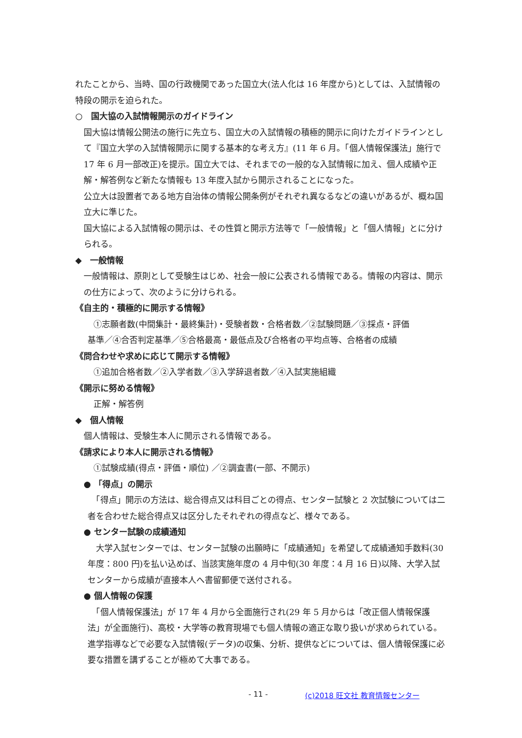れたことから、当時、国の行政機関であった国立大(法人化は 16 年度から)としては、入試情報の特段の開示を迫られた。
○　国大協の入試情報開示のガイドライン
国大協は情報公開法の施行に先立ち、国立大の入試情報の積極的開示に向けたガイドラインとして『国立大学の入試情報開示に関する基本的な考え方』(11 年 6 月。「個人情報保護法」施行で 17 年 6 月一部改正)を提示。国立大では、それまでの一般的な入試情報に加え、個人成績や正解・解答例など新たな情報も 13 年度入試から開示されることになった。
公立大は設置者である地方自治体の情報公開条例がそれぞれ異なるなどの違いがあるが、概ね国立大に準じた。
国大協による入試情報の開示は、その性質と開示方法等で「一般情報」と「個人情報」とに分けられる。
◆　一般情報
一般情報は、原則として受験生はじめ、社会一般に公表される情報である。情報の内容は、開示の仕方によって、次のように分けられる。
《自主的・積極的に開示する情報》
①志願者数(中間集計・最終集計)・受験者数・合格者数／②試験問題／③採点・評価
基準／④合否判定基準／⑤合格最高・最低点及び合格者の平均点等、合格者の成績
《問合わせや求めに応じて開示する情報》
①追加合格者数／②入学者数／③入学辞退者数／④入試実施組織
《開示に努める情報》
正解・解答例
◆　個人情報
個人情報は、受験生本人に開示される情報である。
《請求により本人に開示される情報》
①試験成績(得点・評価・順位) ／②調査書(一部、不開示)
● 「得点」の開示
　「得点」開示の方法は、総合得点又は科目ごとの得点、センター試験と 2 次試験については二者を合わせた総合得点又は区分したそれぞれの得点など、様々である。
● センター試験の成績通知
　大学入試センターでは、センター試験の出願時に「成績通知」を希望して成績通知手数料(30 年度：800 円)を払い込めば、当該実施年度の 4 月中旬(30 年度：4 月 16 日)以降、大学入試センターから成績が直接本人へ書留郵便で送付される。
● 個人情報の保護
　「個人情報保護法」が 17 年 4 月から全面施行され(29 年 5 月からは「改正個人情報保護法」が全面施行)、高校・大学等の教育現場でも個人情報の適正な取り扱いが求められている。進学指導などで必要な入試情報(データ)の収集、分析、提供などについては、個人情報保護に必要な措置を講ずることが極めて大事である。
- 11 - (c)2018 旺文社 教育情報センター